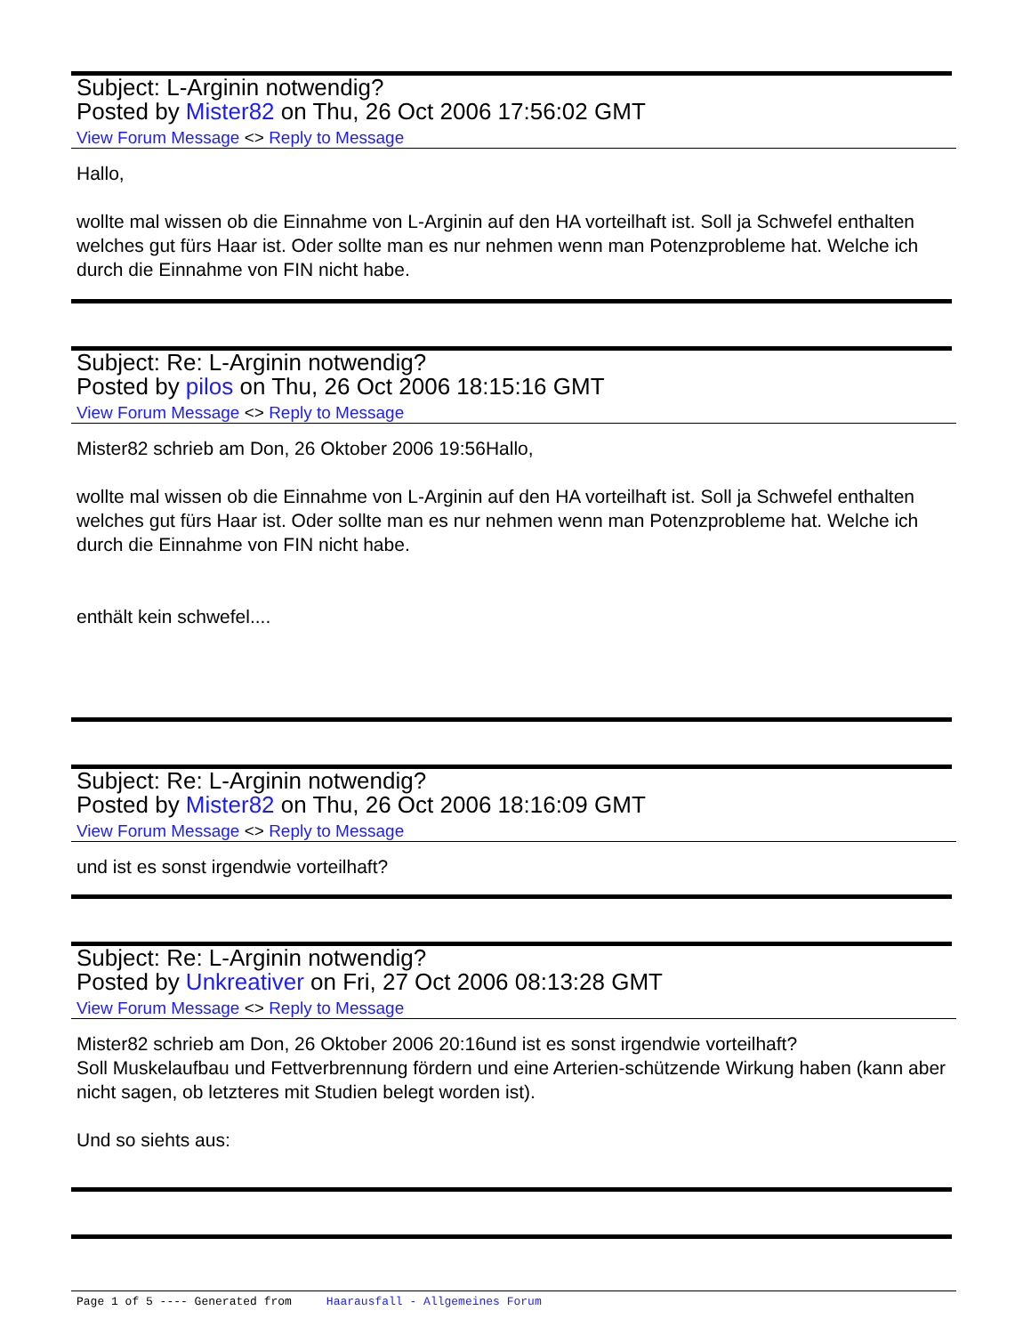Subject: L-Arginin notwendig?
Posted by Mister82 on Thu, 26 Oct 2006 17:56:02 GMT
View Forum Message <> Reply to Message
Hallo,
wollte mal wissen ob die Einnahme von L-Arginin auf den HA vorteilhaft ist. Soll ja Schwefel enthalten welches gut fürs Haar ist. Oder sollte man es nur nehmen wenn man Potenzprobleme hat. Welche ich durch die Einnahme von FIN nicht habe.
Subject: Re: L-Arginin notwendig?
Posted by pilos on Thu, 26 Oct 2006 18:15:16 GMT
View Forum Message <> Reply to Message
Mister82 schrieb am Don, 26 Oktober 2006 19:56Hallo,
wollte mal wissen ob die Einnahme von L-Arginin auf den HA vorteilhaft ist. Soll ja Schwefel enthalten welches gut fürs Haar ist. Oder sollte man es nur nehmen wenn man Potenzprobleme hat. Welche ich durch die Einnahme von FIN nicht habe.
enthält kein schwefel....
Subject: Re: L-Arginin notwendig?
Posted by Mister82 on Thu, 26 Oct 2006 18:16:09 GMT
View Forum Message <> Reply to Message
und ist es sonst irgendwie vorteilhaft?
Subject: Re: L-Arginin notwendig?
Posted by Unkreativer on Fri, 27 Oct 2006 08:13:28 GMT
View Forum Message <> Reply to Message
Mister82 schrieb am Don, 26 Oktober 2006 20:16und ist es sonst irgendwie vorteilhaft?
Soll Muskelaufbau und Fettverbrennung fördern und eine Arterien-schützende Wirkung haben (kann aber nicht sagen, ob letzteres mit Studien belegt worden ist).
Und so siehts aus:
Page 1 of 5 ---- Generated from Haarausfall - Allgemeines Forum